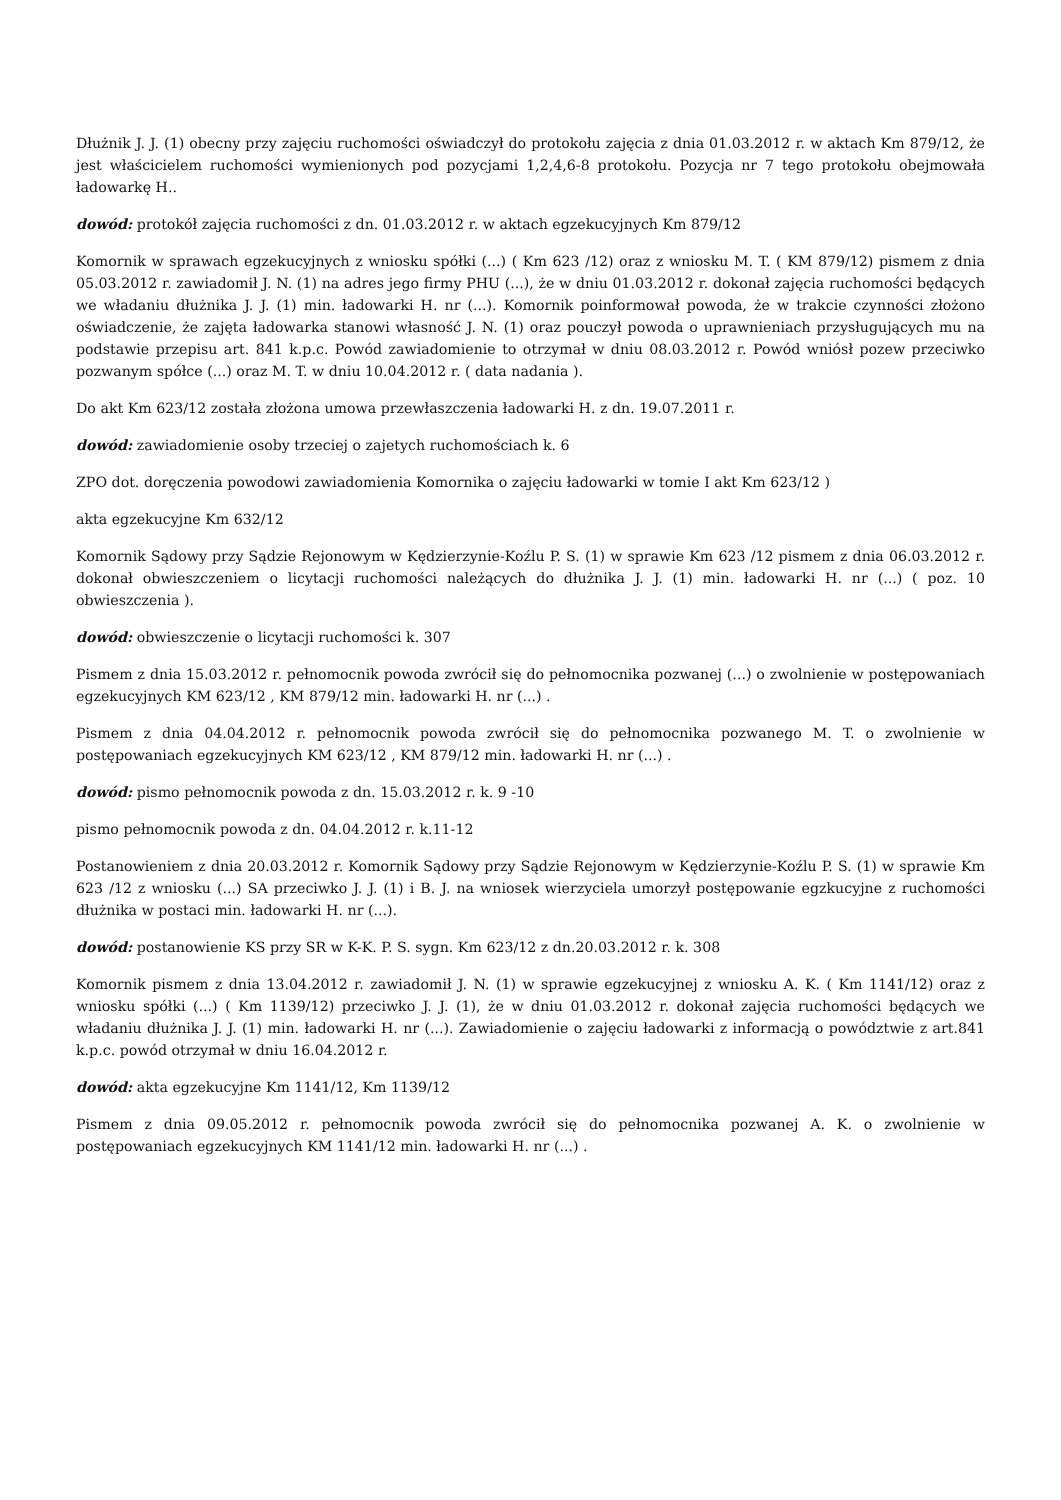Dłużnik J. J. (1) obecny przy zajęciu ruchomości oświadczył do protokołu zajęcia z dnia 01.03.2012 r. w aktach Km 879/12, że jest właścicielem ruchomości wymienionych pod pozycjami 1,2,4,6-8 protokołu. Pozycja nr 7 tego protokołu obejmowała ładowarkę H..
dowód: protokół zajęcia ruchomości z dn. 01.03.2012 r. w aktach egzekucyjnych Km 879/12
Komornik w sprawach egzekucyjnych z wniosku spółki (...) ( Km 623 /12) oraz z wniosku M. T. ( KM 879/12) pismem z dnia 05.03.2012 r. zawiadomił J. N. (1) na adres jego firmy PHU (...), że w dniu 01.03.2012 r. dokonał zajęcia ruchomości będących we władaniu dłużnika J. J. (1) min. ładowarki H. nr (...). Komornik poinformował powoda, że w trakcie czynności złożono oświadczenie, że zajęta ładowarka stanowi własność J. N. (1) oraz pouczył powoda o uprawnieniach przysługujących mu na podstawie przepisu art. 841 k.p.c. Powód zawiadomienie to otrzymał w dniu 08.03.2012 r. Powód wniósł pozew przeciwko pozwanym spółce (...) oraz M. T. w dniu 10.04.2012 r. ( data nadania ).
Do akt Km 623/12 została złożona umowa przewłaszczenia ładowarki H. z dn. 19.07.2011 r.
dowód: zawiadomienie osoby trzeciej o zajetych ruchomościach k. 6
ZPO dot. doręczenia powodowi zawiadomienia Komornika o zajęciu ładowarki w tomie I akt Km 623/12 )
akta egzekucyjne Km 632/12
Komornik Sądowy przy Sądzie Rejonowym w Kędzierzynie-Koźlu P. S. (1) w sprawie Km 623 /12 pismem z dnia 06.03.2012 r. dokonał obwieszczeniem o licytacji ruchomości należących do dłużnika J. J. (1) min. ładowarki H. nr (...) ( poz. 10 obwieszczenia ).
dowód: obwieszczenie o licytacji ruchomości k. 307
Pismem z dnia 15.03.2012 r. pełnomocnik powoda zwrócił się do pełnomocnika pozwanej (...) o zwolnienie w postępowaniach egzekucyjnych KM 623/12 , KM 879/12 min. ładowarki H. nr (...) .
Pismem z dnia 04.04.2012 r. pełnomocnik powoda zwrócił się do pełnomocnika pozwanego M. T. o zwolnienie w postępowaniach egzekucyjnych KM 623/12 , KM 879/12 min. ładowarki H. nr (...) .
dowód: pismo pełnomocnik powoda z dn. 15.03.2012 r. k. 9 -10
pismo pełnomocnik powoda z dn. 04.04.2012 r. k.11-12
Postanowieniem z dnia 20.03.2012 r. Komornik Sądowy przy Sądzie Rejonowym w Kędzierzynie-Koźlu P. S. (1) w sprawie Km 623 /12 z wniosku (...) SA przeciwko J. J. (1) i B. J. na wniosek wierzyciela umorzył postępowanie egzkucyjne z ruchomości dłużnika w postaci min. ładowarki H. nr (...).
dowód: postanowienie KS przy SR w K-K. P. S. sygn. Km 623/12 z dn.20.03.2012 r. k. 308
Komornik pismem z dnia 13.04.2012 r. zawiadomił J. N. (1) w sprawie egzekucyjnej z wniosku A. K. ( Km 1141/12) oraz z wniosku spółki (...) ( Km 1139/12) przeciwko J. J. (1), że w dniu 01.03.2012 r. dokonał zajęcia ruchomości będących we władaniu dłużnika J. J. (1) min. ładowarki H. nr (...). Zawiadomienie o zajęciu ładowarki z informacją o powództwie z art.841 k.p.c. powód otrzymał w dniu 16.04.2012 r.
dowód: akta egzekucyjne Km 1141/12, Km 1139/12
Pismem z dnia 09.05.2012 r. pełnomocnik powoda zwrócił się do pełnomocnika pozwanej A. K. o zwolnienie w postępowaniach egzekucyjnych KM 1141/12 min. ładowarki H. nr (...) .